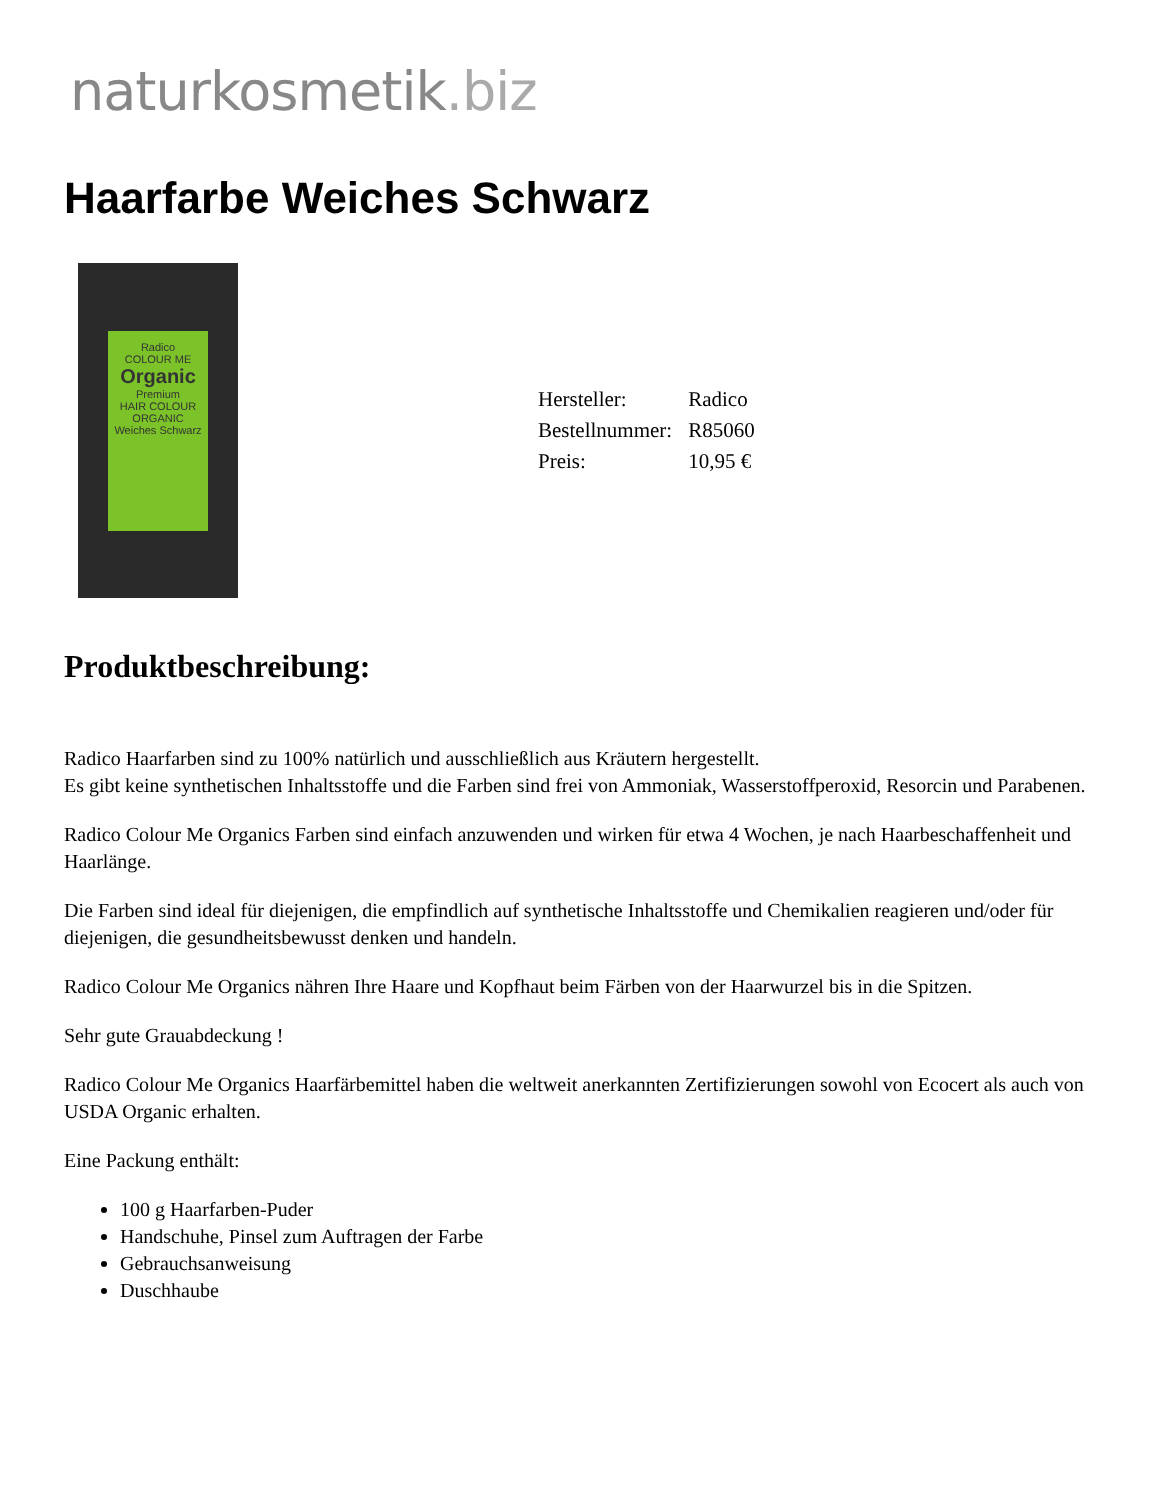naturkosmetik.biz
Haarfarbe Weiches Schwarz
Radico
COLOUR ME
Organic
Premium
HAIR COLOUR
ORGANIC
Weiches Schwarz
| Hersteller: | Radico |
| Bestellnummer: | R85060 |
| Preis: | 10,95 € |
Produktbeschreibung:
Radico Haarfarben sind zu 100% natürlich und ausschließlich aus Kräutern hergestellt.
Es gibt keine synthetischen Inhaltsstoffe und die Farben sind frei von Ammoniak, Wasserstoffperoxid, Resorcin und Parabenen.
Radico Colour Me Organics Farben sind einfach anzuwenden und wirken für etwa 4 Wochen, je nach Haarbeschaffenheit und Haarlänge.
Die Farben sind ideal für diejenigen, die empfindlich auf synthetische Inhaltsstoffe und Chemikalien reagieren und/oder für diejenigen, die gesundheitsbewusst denken und handeln.
Radico Colour Me Organics nähren Ihre Haare und Kopfhaut beim Färben von der Haarwurzel bis in die Spitzen.
Sehr gute Grauabdeckung !
Radico Colour Me Organics Haarfärbemittel haben die weltweit anerkannten Zertifizierungen sowohl von Ecocert als auch von USDA Organic erhalten.
Eine Packung enthält:
100 g Haarfarben-Puder
Handschuhe, Pinsel zum Auftragen der Farbe
Gebrauchsanweisung
Duschhaube